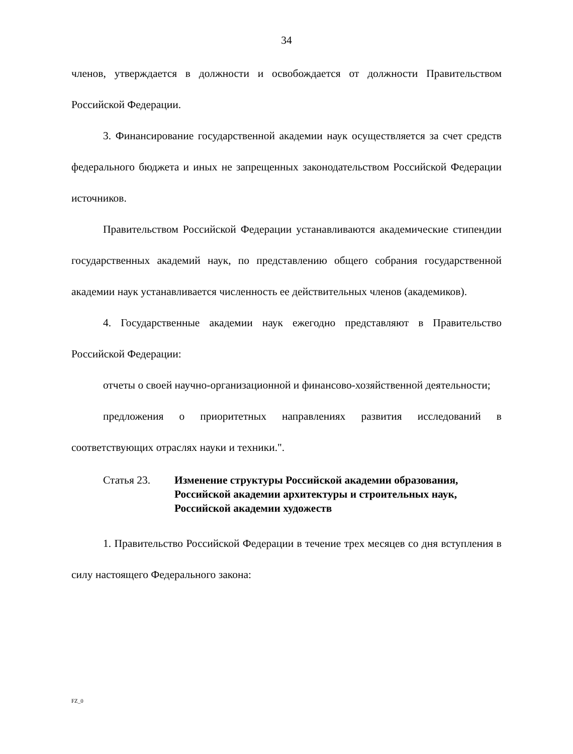34
членов, утверждается в должности и освобождается от должности Правительством Российской Федерации.
3. Финансирование государственной академии наук осуществляется за счет средств федерального бюджета и иных не запрещенных законодательством Российской Федерации источников.
Правительством Российской Федерации устанавливаются академические стипендии государственных академий наук, по представлению общего собрания государственной академии наук устанавливается численность ее действительных членов (академиков).
4. Государственные академии наук ежегодно представляют в Правительство Российской Федерации:
отчеты о своей научно-организационной и финансово-хозяйственной деятельности;
предложения о приоритетных направлениях развития исследований в соответствующих отраслях науки и техники.".
Статья 23. Изменение структуры Российской академии образования, Российской академии архитектуры и строительных наук, Российской академии художеств
1. Правительство Российской Федерации в течение трех месяцев со дня вступления в силу настоящего Федерального закона:
FZ_0